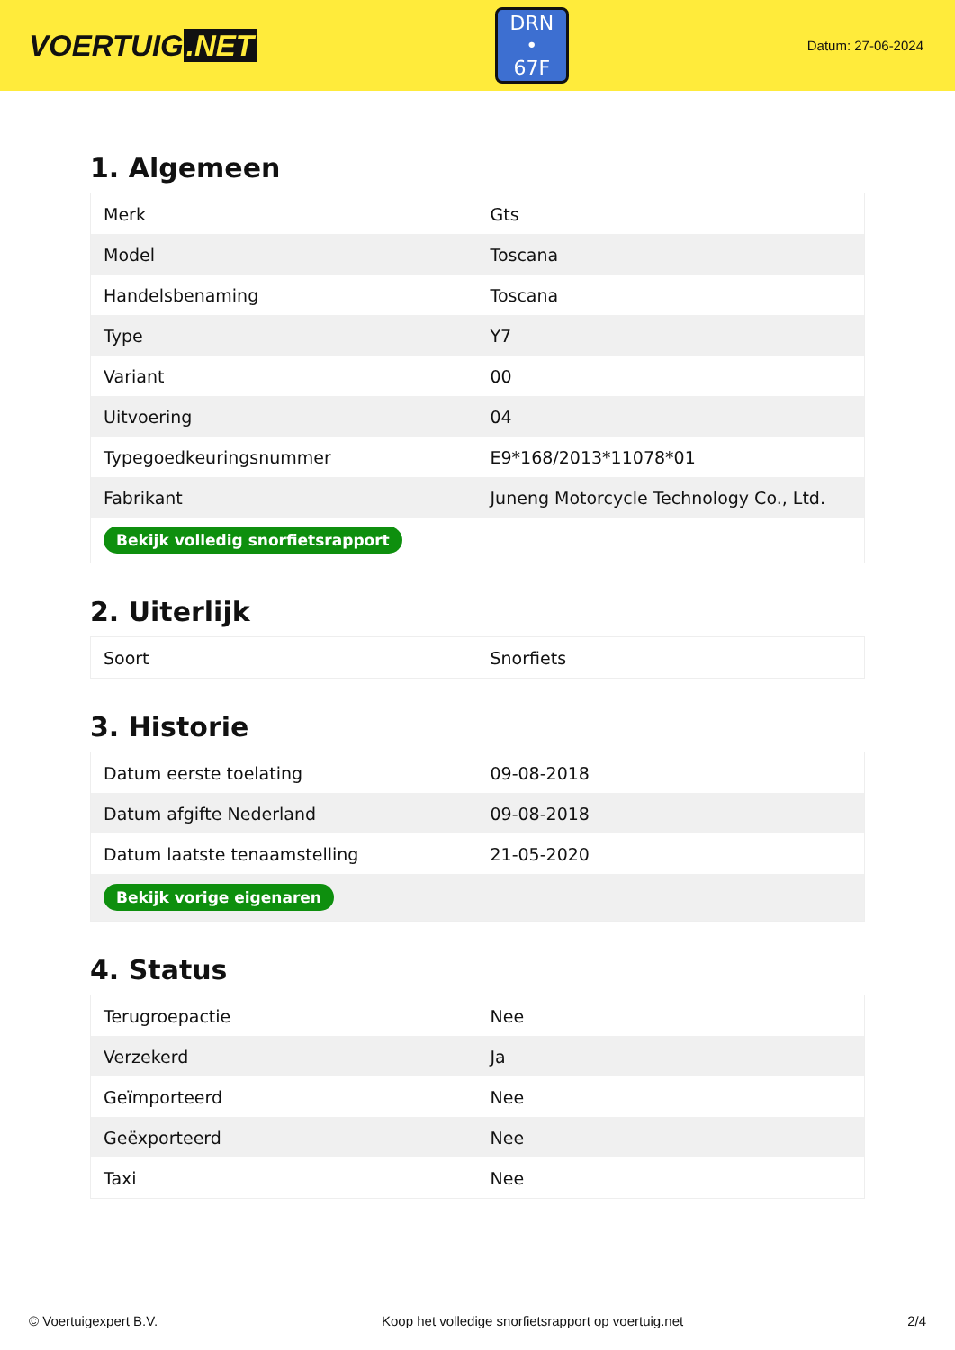VOERTUIG.NET
DRN
• 67F
Datum: 27-06-2024
1. Algemeen
| Merk | Gts |
| Model | Toscana |
| Handelsbenaming | Toscana |
| Type | Y7 |
| Variant | 00 |
| Uitvoering | 04 |
| Typegoedkeuringsnummer | E9*168/2013*11078*01 |
| Fabrikant | Juneng Motorcycle Technology Co., Ltd. |
| Bekijk volledig snorfietsrapport | |
2. Uiterlijk
| Soort | Snorfiets |
3. Historie
| Datum eerste toelating | 09-08-2018 |
| Datum afgifte Nederland | 09-08-2018 |
| Datum laatste tenaamstelling | 21-05-2020 |
| Bekijk vorige eigenaren | |
4. Status
| Terugroepactie | Nee |
| Verzekerd | Ja |
| Geïmporteerd | Nee |
| Geëxporteerd | Nee |
| Taxi | Nee |
© Voertuigexpert B.V. Koop het volledige snorfietsrapport op voertuig.net 2/4